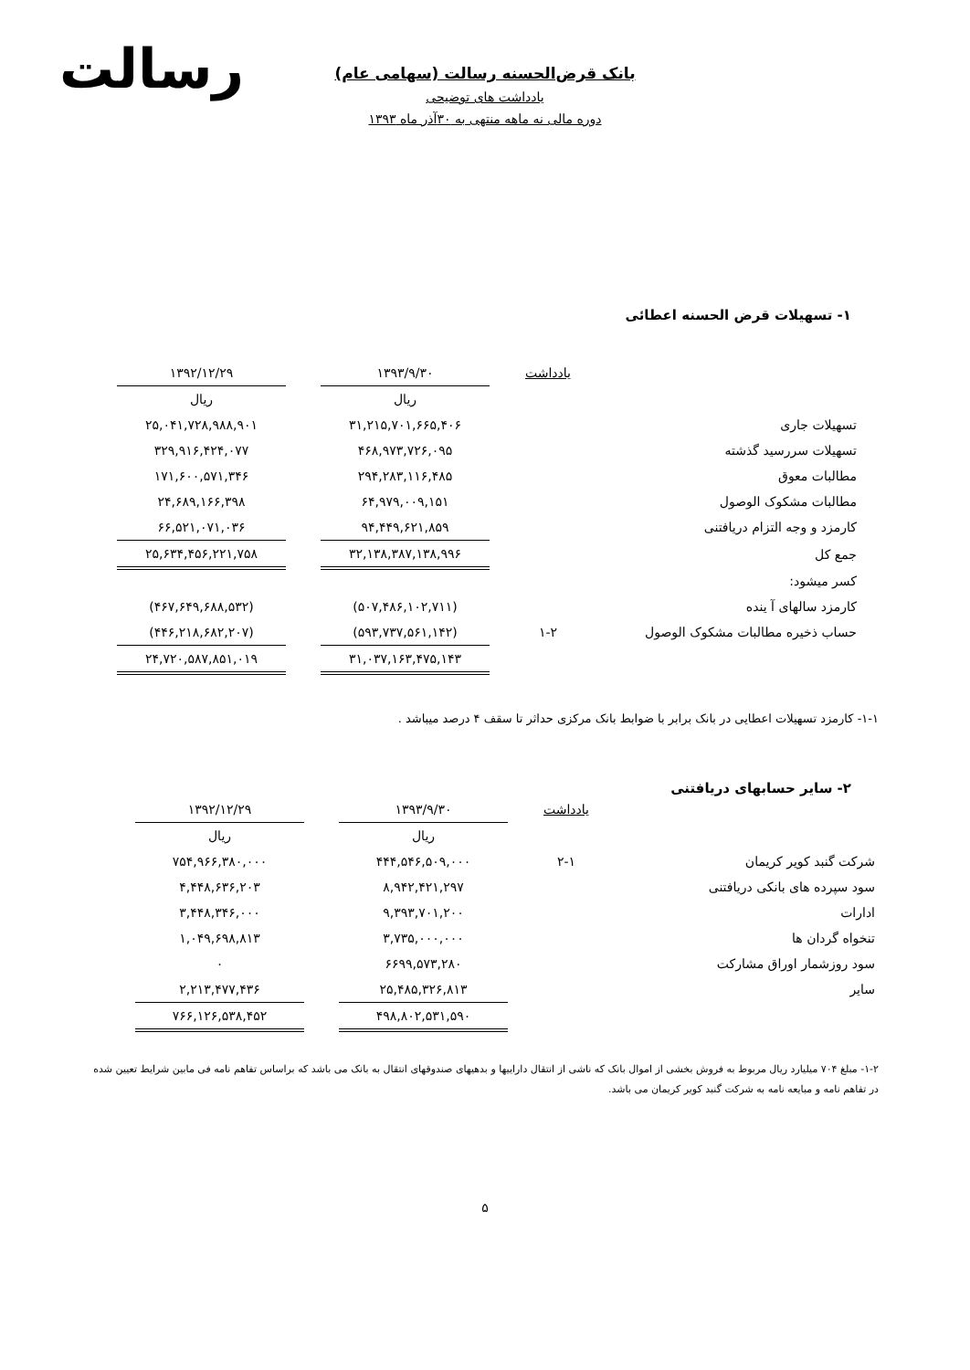رسالت
بانک قرض‌الحسنه رسالت (سهامی عام)
یادداشت های توضیحی
دوره مالی نه ماهه منتهی به ۳۰آذر ماه ۱۳۹۳
۱- تسهیلات قرض الحسنه اعطائی
| | یادداشت | ۱۳۹۳/۹/۳۰ | | ۱۳۹۲/۱۲/۲۹ |
| --- | --- | --- | --- | --- |
| | | ریال | | ریال |
| تسهیلات جاری | | ۳۱,۲۱۵,۷۰۱,۶۶۵,۴۰۶ | | ۲۵,۰۴۱,۷۲۸,۹۸۸,۹۰۱ |
| تسهیلات سررسید گذشته | | ۴۶۸,۹۷۳,۷۲۶,۰۹۵ | | ۳۲۹,۹۱۶,۴۲۴,۰۷۷ |
| مطالبات معوق | | ۲۹۴,۲۸۳,۱۱۶,۴۸۵ | | ۱۷۱,۶۰۰,۵۷۱,۳۴۶ |
| مطالبات مشکوک الوصول | | ۶۴,۹۷۹,۰۰۹,۱۵۱ | | ۲۴,۶۸۹,۱۶۶,۳۹۸ |
| کارمزد و وجه التزام دریافتنی | | ۹۴,۴۴۹,۶۲۱,۸۵۹ | | ۶۶,۵۲۱,۰۷۱,۰۳۶ |
| جمع کل | | ۳۲,۱۳۸,۳۸۷,۱۳۸,۹۹۶ | | ۲۵,۶۳۴,۴۵۶,۲۲۱,۷۵۸ |
| کسر میشود: | | | | |
| کارمزد سالهای آ ینده | | (۵۰۷,۴۸۶,۱۰۲,۷۱۱) | | (۴۶۷,۶۴۹,۶۸۸,۵۳۲) |
| حساب ذخیره مطالبات مشکوک الوصول | ۱-۲ | (۵۹۳,۷۳۷,۵۶۱,۱۴۲) | | (۴۴۶,۲۱۸,۶۸۲,۲۰۷) |
| | | ۳۱,۰۳۷,۱۶۳,۴۷۵,۱۴۳ | | ۲۴,۷۲۰,۵۸۷,۸۵۱,۰۱۹ |
۱-۱- کارمزد تسهیلات اعطایی در بانک برابر با ضوابط بانک مرکزی حداثر تا سقف ۴ درصد میباشد .
۲- سایر حسابهای دریافتنی
| | یادداشت | ۱۳۹۳/۹/۳۰ | | ۱۳۹۲/۱۲/۲۹ |
| --- | --- | --- | --- | --- |
| | | ریال | | ریال |
| شرکت گنبد کویر کریمان | ۲-۱ | ۴۴۴,۵۴۶,۵۰۹,۰۰۰ | | ۷۵۴,۹۶۶,۳۸۰,۰۰۰ |
| سود سپرده های بانکی دریافتنی | | ۸,۹۴۲,۴۲۱,۲۹۷ | | ۴,۴۴۸,۶۳۶,۲۰۳ |
| ادارات | | ۹,۳۹۳,۷۰۱,۲۰۰ | | ۳,۴۴۸,۳۴۶,۰۰۰ |
| تنخواه گردان ها | | ۳,۷۳۵,۰۰۰,۰۰۰ | | ۱,۰۴۹,۶۹۸,۸۱۳ |
| سود روزشمار اوراق مشارکت | | ۶۶۹۹,۵۷۳,۲۸۰ | | ۰ |
| سایر | | ۲۵,۴۸۵,۳۲۶,۸۱۳ | | ۲,۲۱۳,۴۷۷,۴۳۶ |
| | | ۴۹۸,۸۰۲,۵۳۱,۵۹۰ | | ۷۶۶,۱۲۶,۵۳۸,۴۵۲ |
۱-۲- مبلغ ۷۰۴ میلیارد ریال مربوط به فروش بخشی از اموال بانک که ناشی از انتقال داراییها و بدهیهای صندوقهای انتقال به بانک می باشد که براساس تفاهم نامه فی مابین شرایط تعیین شده در تفاهم نامه و مبایعه نامه به شرکت گنبد کویر کریمان می باشد.
۵